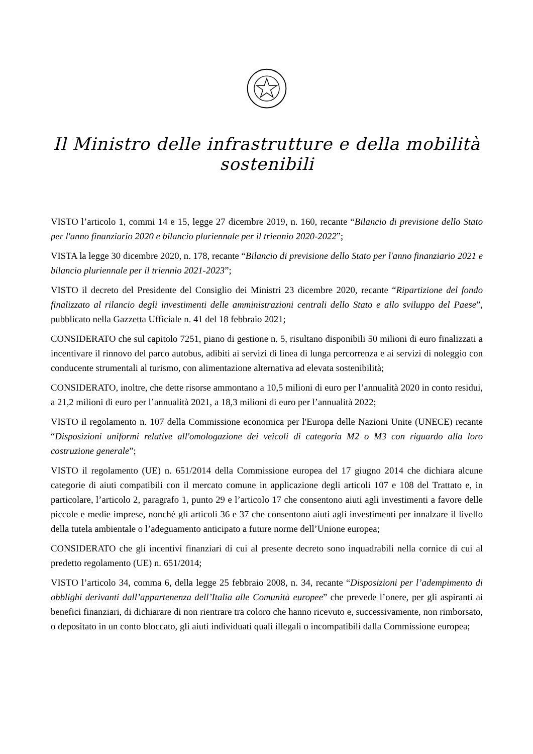Il Ministro delle infrastrutture e della mobilità sostenibili
VISTO l’articolo 1, commi 14 e 15, legge 27 dicembre 2019, n. 160, recante “Bilancio di previsione dello Stato per l'anno finanziario 2020 e bilancio pluriennale per il triennio 2020-2022”;
VISTA la legge 30 dicembre 2020, n. 178, recante “Bilancio di previsione dello Stato per l'anno finanziario 2021 e bilancio pluriennale per il triennio 2021-2023”;
VISTO il decreto del Presidente del Consiglio dei Ministri 23 dicembre 2020, recante “Ripartizione del fondo finalizzato al rilancio degli investimenti delle amministrazioni centrali dello Stato e allo sviluppo del Paese”, pubblicato nella Gazzetta Ufficiale n. 41 del 18 febbraio 2021;
CONSIDERATO che sul capitolo 7251, piano di gestione n. 5, risultano disponibili 50 milioni di euro finalizzati a incentivare il rinnovo del parco autobus, adibiti ai servizi di linea di lunga percorrenza e ai servizi di noleggio con conducente strumentali al turismo, con alimentazione alternativa ad elevata sostenibilità;
CONSIDERATO, inoltre, che dette risorse ammontano a 10,5 milioni di euro per l’annualità 2020 in conto residui, a 21,2 milioni di euro per l’annualità 2021, a 18,3 milioni di euro per l’annualità 2022;
VISTO il regolamento n. 107 della Commissione economica per l'Europa delle Nazioni Unite (UNECE) recante “Disposizioni uniformi relative all'omologazione dei veicoli di categoria M2 o M3 con riguardo alla loro costruzione generale”;
VISTO il regolamento (UE) n. 651/2014 della Commissione europea del 17 giugno 2014 che dichiara alcune categorie di aiuti compatibili con il mercato comune in applicazione degli articoli 107 e 108 del Trattato e, in particolare, l’articolo 2, paragrafo 1, punto 29 e l’articolo 17 che consentono aiuti agli investimenti a favore delle piccole e medie imprese, nonché gli articoli 36 e 37 che consentono aiuti agli investimenti per innalzare il livello della tutela ambientale o l’adeguamento anticipato a future norme dell’Unione europea;
CONSIDERATO che gli incentivi finanziari di cui al presente decreto sono inquadrabili nella cornice di cui al predetto regolamento (UE) n. 651/2014;
VISTO l’articolo 34, comma 6, della legge 25 febbraio 2008, n. 34, recante “Disposizioni per l’adempimento di obblighi derivanti dall’appartenenza dell’Italia alle Comunità europee” che prevede l’onere, per gli aspiranti ai benefici finanziari, di dichiarare di non rientrare tra coloro che hanno ricevuto e, successivamente, non rimborsato, o depositato in un conto bloccato, gli aiuti individuati quali illegali o incompatibili dalla Commissione europea;